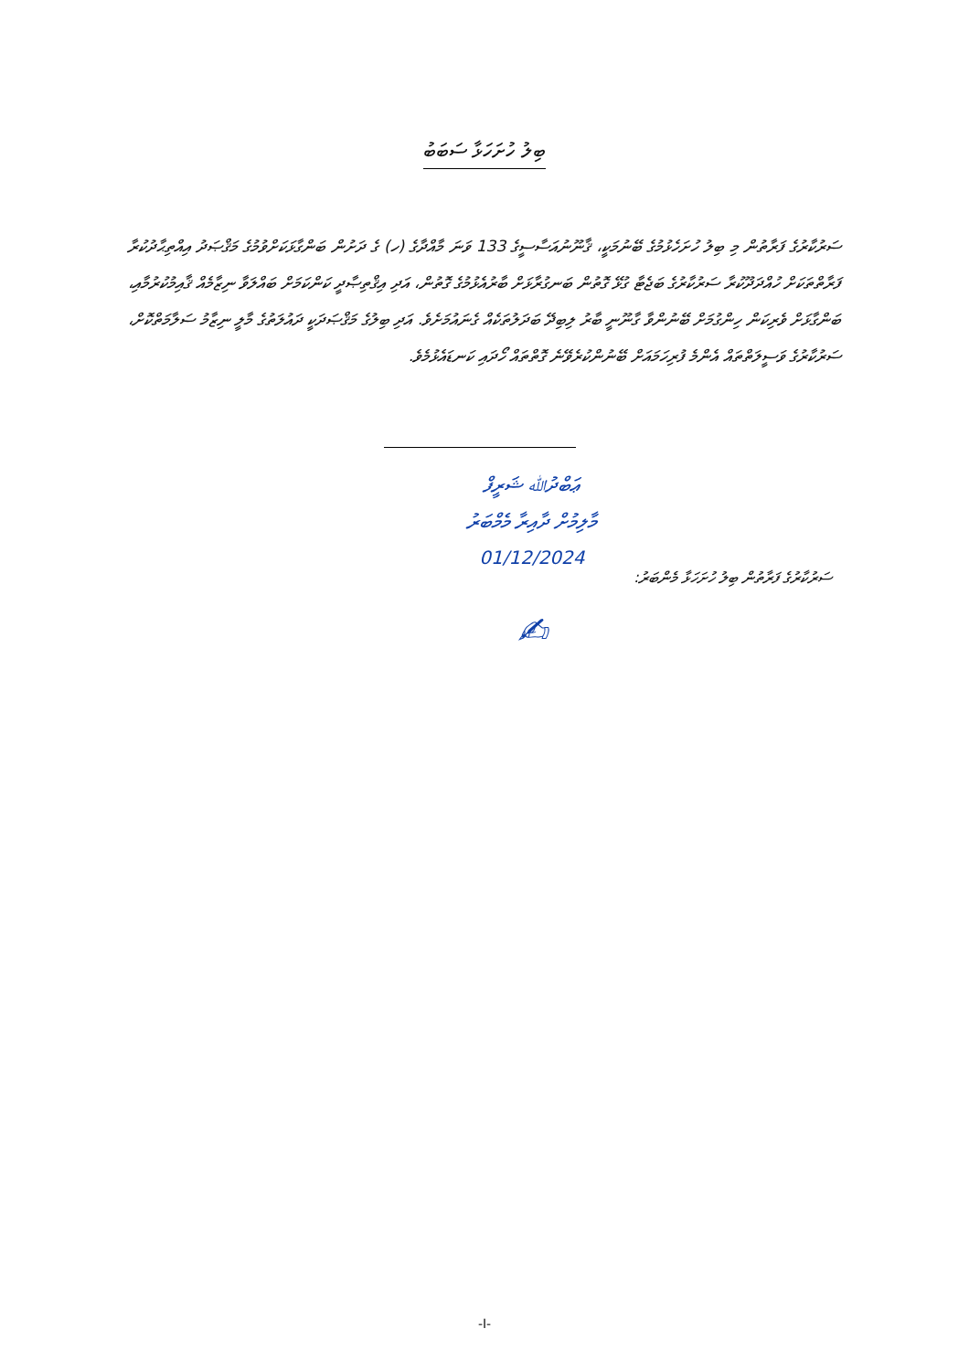ބިލު ހުށަހަޅާ ސަބަބު
ސަރުކާރުގެ ފަރާތުން މި ބިލު ހުށަހެޅުމުގެ ބޭނުމަކީ، ޤާނޫނުއަސާސީގެ 133 ވަނަ މާއްދާގެ (ހ) ގެ ދަށުން ބަންގާޅަކަށްވުމުގެ މަޤްޞަދު އިއްތިޙާދުކުރާ ފަރާތްތަކަށް ހުއްދަދޫކުރާ ސަރުކާރުގެ ބަޖެޓާ ގުޅޭ ގޮތުން ބަނގުރާޅަށް ބާރުއެޅުމުގެ ގޮތުން، އަދި އިޤްތިޞާދީ ކަންކަމަށް ބައްލަވާ ނިޒާމެއް ޤާއިމުކުރުމާއި، ބަންގާޅަށް ވެރިކަން ހިންގުމަށް ބޭނުންވާ ގާނޫނީ ބާރު ލިބިދޭ ބަދަލުތަކެއް ގެނައުމަށެވެ. އަދި ބިލުގެ މަޤްޞަދަކީ ދައުލަތުގެ މާލީ ނިޒާމު ސަލާމަތްކޮށް، ސަރުކާރުގެ ވަސީލަތްތައް އެންމެ ފުރިހަމައަށް ބޭނުންކުރެވޭނެ ގޮތްތައް ހޯދައި ކަނޑައެޅުމެވެ.
ސަރުކާރުގެ ފަރާތުން ބިލު ހުށަހަޅާ މެންބަރު:
ޢަބްދުﷲ ޝަރީފް
މާލިމުށް ދާއިރާ މެމްބަރު
01/12/2024
✍
-I-